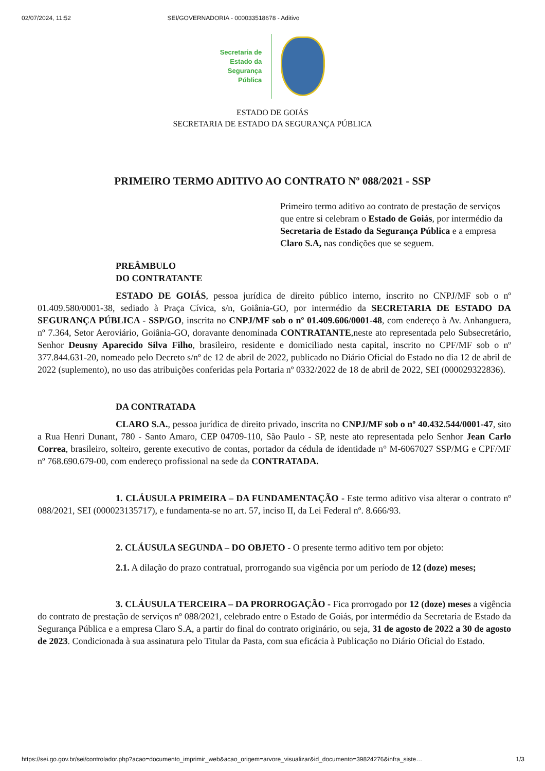02/07/2024, 11:52 SEI/GOVERNADORIA - 000033518678 - Aditivo
Secretaria de
Estado da
Segurança
Pública
ESTADO DE GOIÁS
SECRETARIA DE ESTADO DA SEGURANÇA PÚBLICA
PRIMEIRO TERMO ADITIVO AO CONTRATO Nº 088/2021 - SSP
Primeiro termo aditivo ao contrato de prestação de serviços que entre si celebram o Estado de Goiás, por intermédio da Secretaria de Estado da Segurança Pública e a empresa Claro S.A, nas condições que se seguem.
PREÂMBULO
DO CONTRATANTE
ESTADO DE GOIÁS, pessoa jurídica de direito público interno, inscrito no CNPJ/MF sob o nº 01.409.580/0001-38, sediado à Praça Cívica, s/n, Goiânia-GO, por intermédio da SECRETARIA DE ESTADO DA SEGURANÇA PÚBLICA - SSP/GO, inscrita no CNPJ/MF sob o nº 01.409.606/0001-48, com endereço à Av. Anhanguera, nº 7.364, Setor Aeroviário, Goiânia-GO, doravante denominada CONTRATANTE,neste ato representada pelo Subsecretário, Senhor Deusny Aparecido Silva Filho, brasileiro, residente e domiciliado nesta capital, inscrito no CPF/MF sob o nº 377.844.631-20, nomeado pelo Decreto s/nº de 12 de abril de 2022, publicado no Diário Oficial do Estado no dia 12 de abril de 2022 (suplemento), no uso das atribuições conferidas pela Portaria nº 0332/2022 de 18 de abril de 2022, SEI (000029322836).
DA CONTRATADA
CLARO S.A., pessoa jurídica de direito privado, inscrita no CNPJ/MF sob o nº 40.432.544/0001-47, sito a Rua Henri Dunant, 780 - Santo Amaro, CEP 04709-110, São Paulo - SP, neste ato representada pelo Senhor Jean Carlo Correa, brasileiro, solteiro, gerente executivo de contas, portador da cédula de identidade n° M-6067027 SSP/MG e CPF/MF nº 768.690.679-00, com endereço profissional na sede da CONTRATADA.
1. CLÁUSULA PRIMEIRA – DA FUNDAMENTAÇÃO - Este termo aditivo visa alterar o contrato nº 088/2021, SEI (000023135717), e fundamenta-se no art. 57, inciso II, da Lei Federal nº. 8.666/93.
2. CLÁUSULA SEGUNDA – DO OBJETO - O presente termo aditivo tem por objeto:
2.1. A dilação do prazo contratual, prorrogando sua vigência por um período de 12 (doze) meses;
3. CLÁUSULA TERCEIRA – DA PRORROGAÇÃO - Fica prorrogado por 12 (doze) meses a vigência do contrato de prestação de serviços nº 088/2021, celebrado entre o Estado de Goiás, por intermédio da Secretaria de Estado da Segurança Pública e a empresa Claro S.A, a partir do final do contrato originário, ou seja, 31 de agosto de 2022 a 30 de agosto de 2023. Condicionada à sua assinatura pelo Titular da Pasta, com sua eficácia à Publicação no Diário Oficial do Estado.
https://sei.go.gov.br/sei/controlador.php?acao=documento_imprimir_web&acao_origem=arvore_visualizar&id_documento=39824276&infra_siste… 1/3